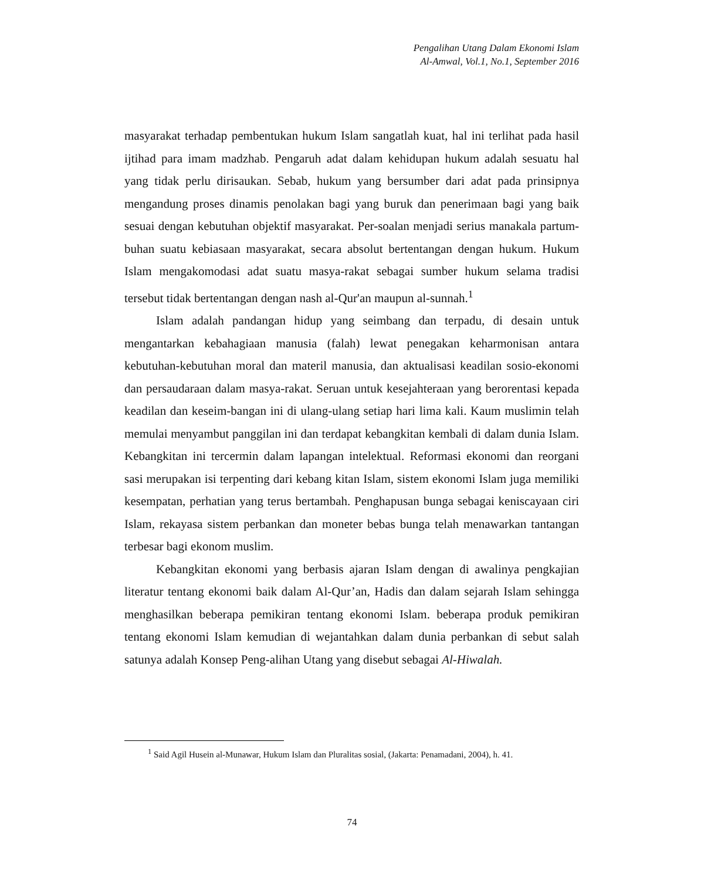Pengalihan Utang Dalam Ekonomi Islam
Al-Amwal, Vol.1, No.1, September 2016
masyarakat terhadap pembentukan hukum Islam sangatlah kuat, hal ini terlihat pada hasil ijtihad para imam madzhab. Pengaruh adat dalam kehidupan hukum adalah sesuatu hal yang tidak perlu dirisaukan. Sebab, hukum yang bersumber dari adat pada prinsipnya mengandung proses dinamis penolakan bagi yang buruk dan penerimaan bagi yang baik sesuai dengan kebutuhan objektif masyarakat. Per-soalan menjadi serius manakala partum-buhan suatu kebiasaan masyarakat, secara absolut bertentangan dengan hukum. Hukum Islam mengakomodasi adat suatu masya-rakat sebagai sumber hukum selama tradisi tersebut tidak bertentangan dengan nash al-Qur'an maupun al-sunnah.<sup>1</sup>
Islam adalah pandangan hidup yang seimbang dan terpadu, di desain untuk mengantarkan kebahagiaan manusia (falah) lewat penegakan keharmonisan antara kebutuhan-kebutuhan moral dan materil manusia, dan aktualisasi keadilan sosio-ekonomi dan persaudaraan dalam masya-rakat. Seruan untuk kesejahteraan yang berorentasi kepada keadilan dan keseim-bangan ini di ulang-ulang setiap hari lima kali. Kaum muslimin telah memulai menyambut panggilan ini dan terdapat kebangkitan kembali di dalam dunia Islam. Kebangkitan ini tercermin dalam lapangan intelektual. Reformasi ekonomi dan reorgani sasi merupakan isi terpenting dari kebang kitan Islam, sistem ekonomi Islam juga memiliki kesempatan, perhatian yang terus bertambah. Penghapusan bunga sebagai keniscayaan ciri Islam, rekayasa sistem perbankan dan moneter bebas bunga telah menawarkan tantangan terbesar bagi ekonom muslim.
Kebangkitan ekonomi yang berbasis ajaran Islam dengan di awalinya pengkajian literatur tentang ekonomi baik dalam Al-Qur’an, Hadis dan dalam sejarah Islam sehingga menghasilkan beberapa pemikiran tentang ekonomi Islam. beberapa produk pemikiran tentang ekonomi Islam kemudian di wejantahkan dalam dunia perbankan di sebut salah satunya adalah Konsep Peng-alihan Utang yang disebut sebagai Al-Hiwalah.
<sup>1</sup> Said Agil Husein al-Munawar, Hukum Islam dan Pluralitas sosial, (Jakarta: Penamadani, 2004), h. 41.
74